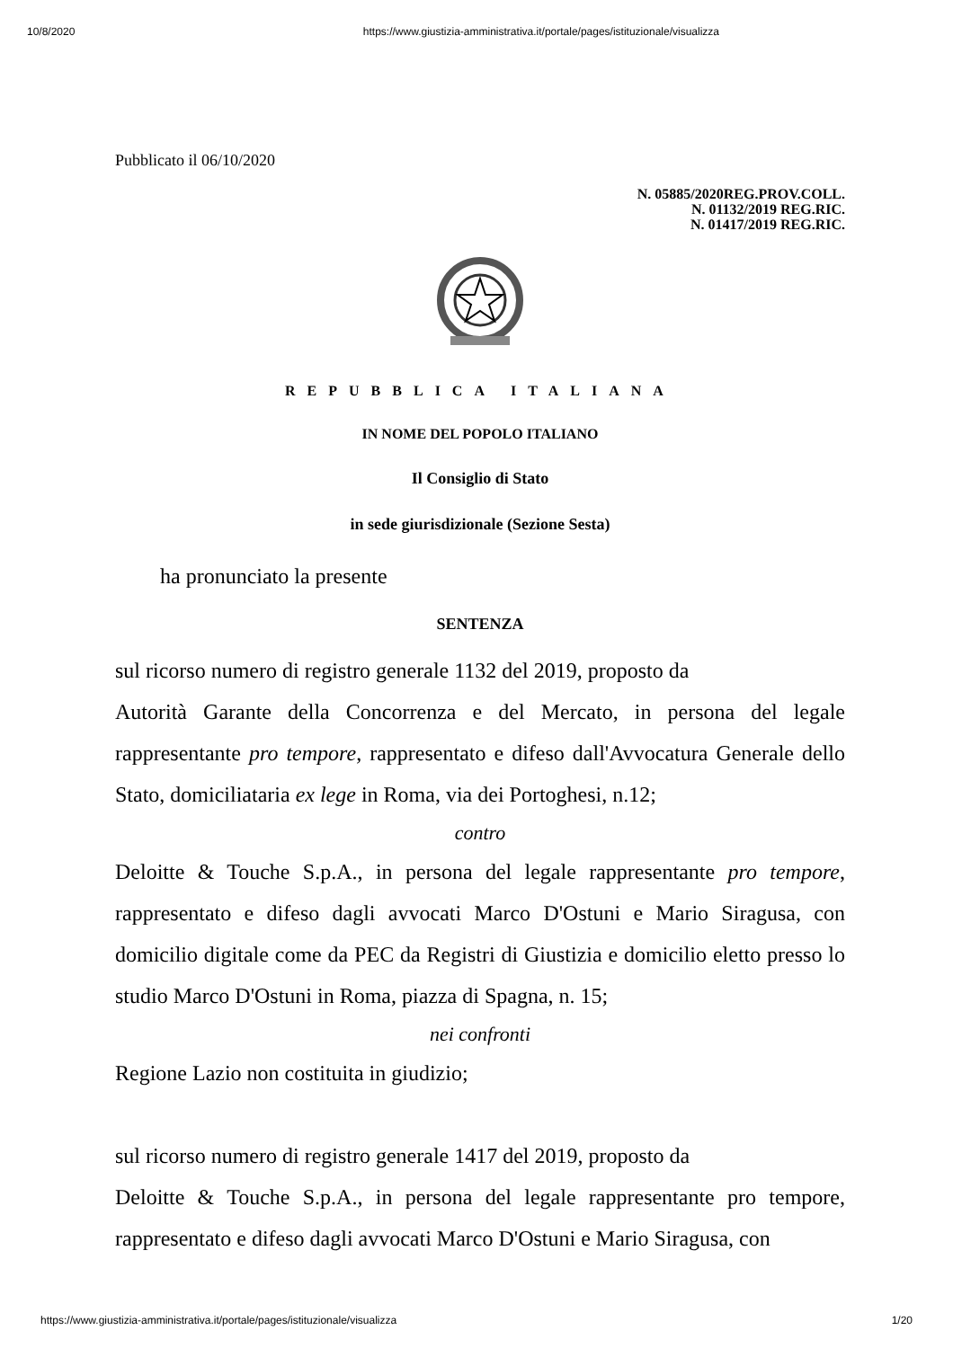10/8/2020 https://www.giustizia-amministrativa.it/portale/pages/istituzionale/visualizza
Pubblicato il 06/10/2020
N. 05885/2020REG.PROV.COLL.
N. 01132/2019 REG.RIC.
N. 01417/2019 REG.RIC.
REPUBBLICA ITALIANA
IN NOME DEL POPOLO ITALIANO
Il Consiglio di Stato
in sede giurisdizionale (Sezione Sesta)
ha pronunciato la presente
SENTENZA
sul ricorso numero di registro generale 1132 del 2019, proposto da
Autorità Garante della Concorrenza e del Mercato, in persona del legale rappresentante pro tempore, rappresentato e difeso dall'Avvocatura Generale dello Stato, domiciliataria ex lege in Roma, via dei Portoghesi, n.12;
contro
Deloitte & Touche S.p.A., in persona del legale rappresentante pro tempore, rappresentato e difeso dagli avvocati Marco D'Ostuni e Mario Siragusa, con domicilio digitale come da PEC da Registri di Giustizia e domicilio eletto presso lo studio Marco D'Ostuni in Roma, piazza di Spagna, n. 15;
nei confronti
Regione Lazio non costituita in giudizio;
sul ricorso numero di registro generale 1417 del 2019, proposto da
Deloitte & Touche S.p.A., in persona del legale rappresentante pro tempore, rappresentato e difeso dagli avvocati Marco D'Ostuni e Mario Siragusa, con
https://www.giustizia-amministrativa.it/portale/pages/istituzionale/visualizza 1/20